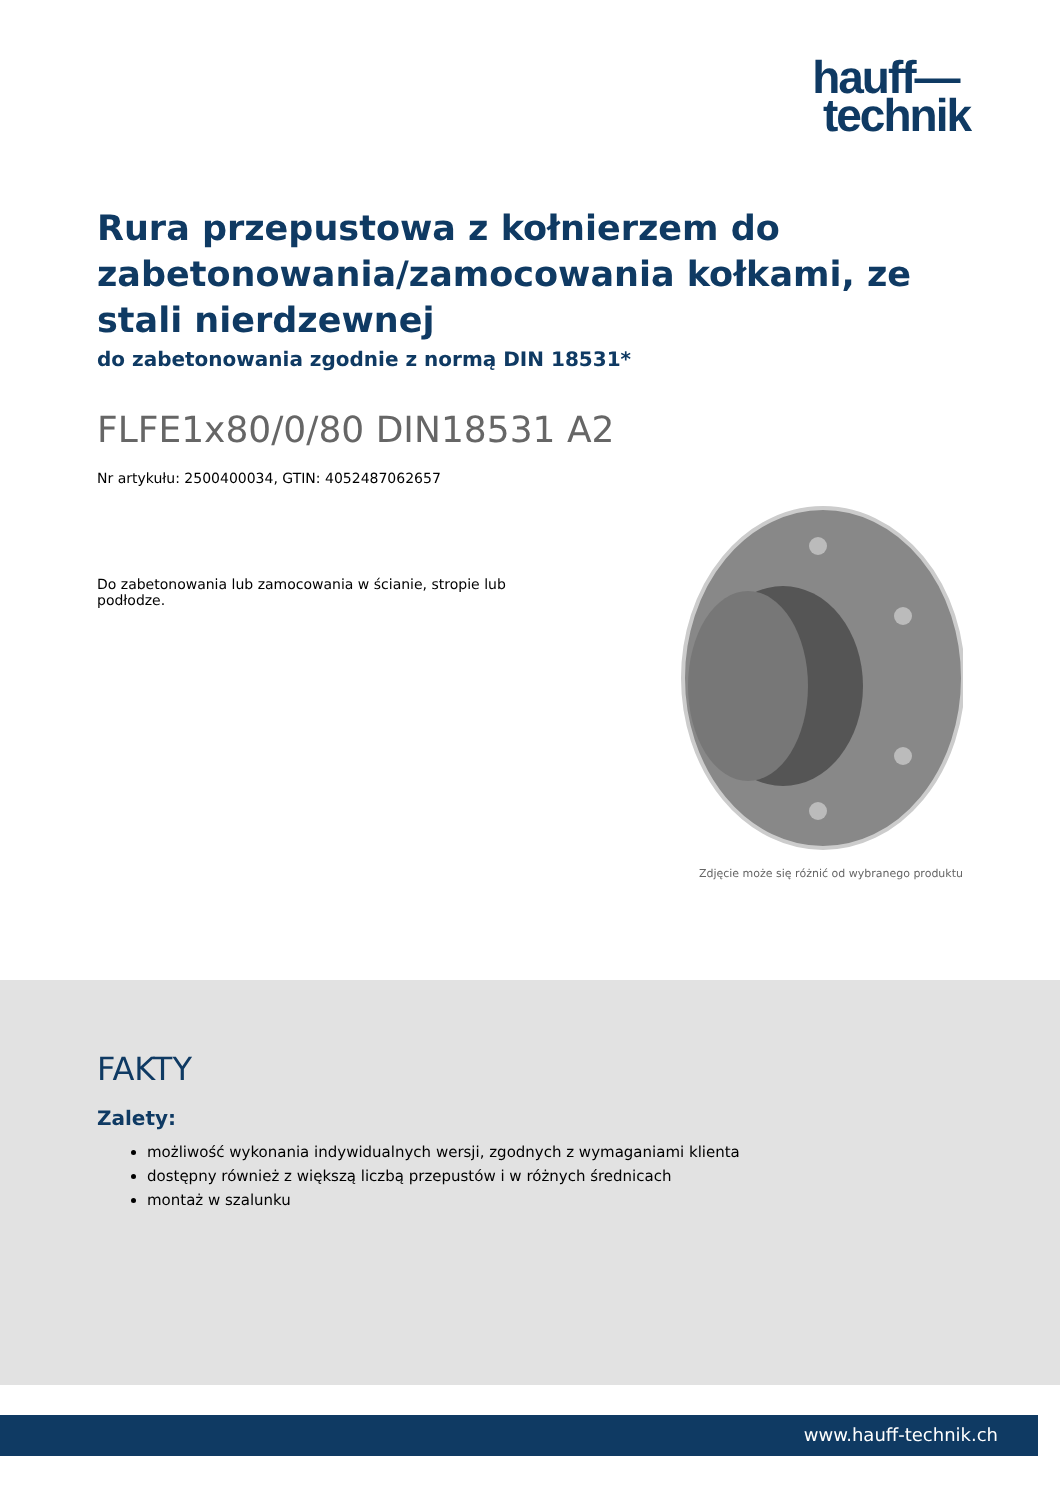hauff—
technik
Rura przepustowa z kołnierzem do zabetonowania/zamocowania kołkami, ze stali nierdzewnej
do zabetonowania zgodnie z normą DIN 18531*
FLFE1x80/0/80 DIN18531 A2
Nr artykułu: 2500400034, GTIN: 4052487062657
Do zabetonowania lub zamocowania w ścianie, stropie lub podłodze.
Zdjęcie może się różnić od wybranego produktu
FAKTY
Zalety:
możliwość wykonania indywidualnych wersji, zgodnych z wymaganiami klienta
dostępny również z większą liczbą przepustów i w różnych średnicach
montaż w szalunku
www.hauff-technik.ch